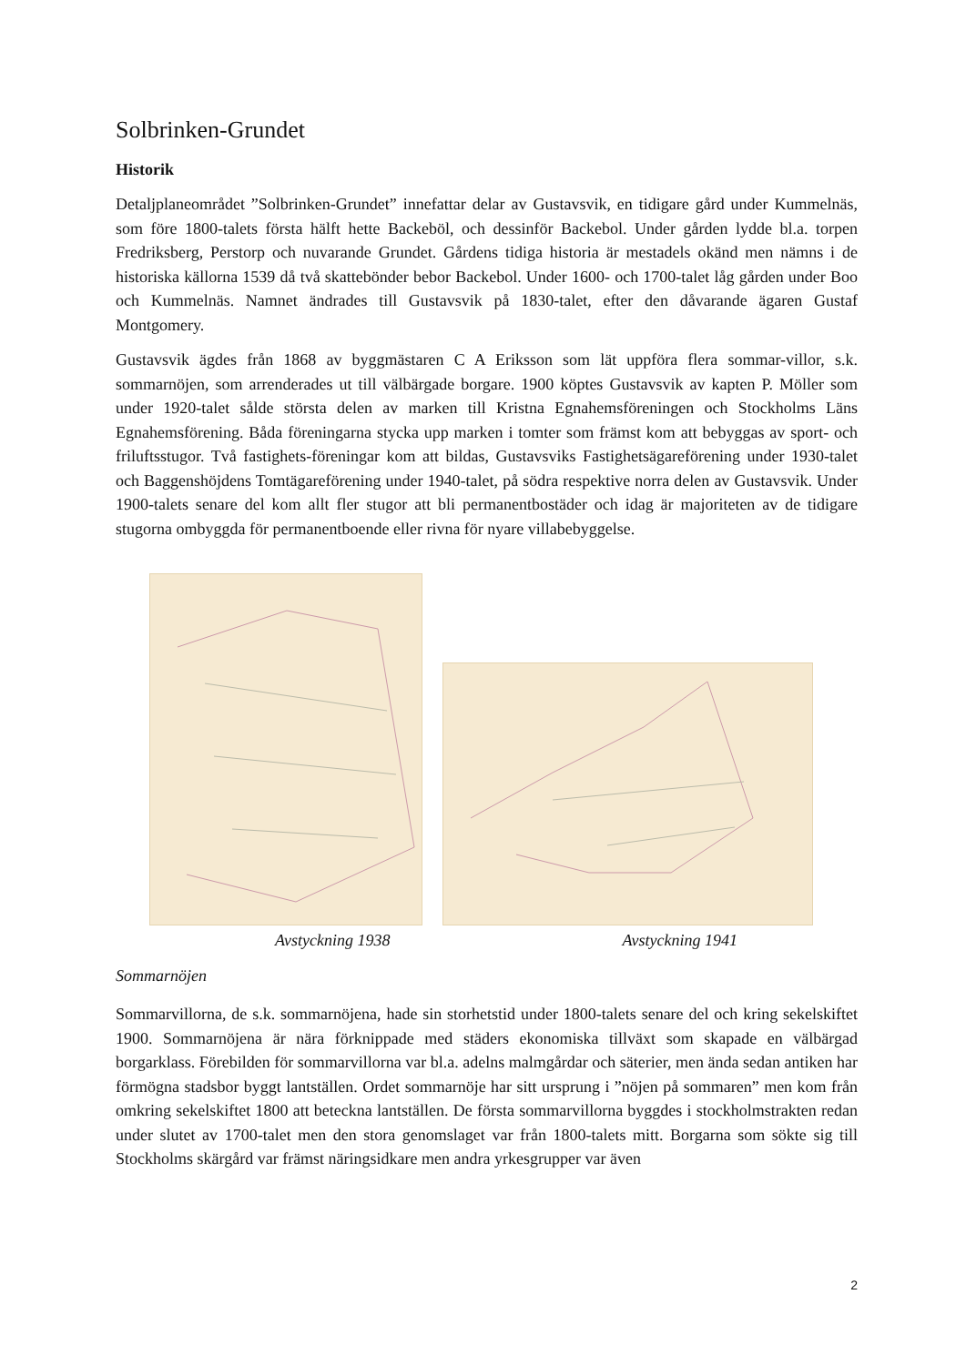Solbrinken-Grundet
Historik
Detaljplaneområdet ”Solbrinken-Grundet” innefattar delar av Gustavsvik, en tidigare gård under Kummelnäs, som före 1800-talets första hälft hette Backeböl, och dessinför Backebol. Under gården lydde bl.a. torpen Fredriksberg, Perstorp och nuvarande Grundet. Gårdens tidiga historia är mestadels okänd men nämns i de historiska källorna 1539 då två skattebönder bebor Backebol. Under 1600- och 1700-talet låg gården under Boo och Kummelnäs. Namnet ändrades till Gustavsvik på 1830-talet, efter den dåvarande ägaren Gustaf Montgomery.
Gustavsvik ägdes från 1868 av byggmästaren C A Eriksson som lät uppföra flera sommar-villor, s.k. sommarnöjen, som arrenderades ut till välbärgade borgare. 1900 köptes Gustavsvik av kapten P. Möller som under 1920-talet sålde största delen av marken till Kristna Egnahemsföreningen och Stockholms Läns Egnahemsförening. Båda föreningarna stycka upp marken i tomter som främst kom att bebyggas av sport- och friluftsstugor. Två fastighets-föreningar kom att bildas, Gustavsviks Fastighetsägareförening under 1930-talet och Baggenshöjdens Tomtägareförening under 1940-talet, på södra respektive norra delen av Gustavsvik. Under 1900-talets senare del kom allt fler stugor att bli permanentbostäder och idag är majoriteten av de tidigare stugorna ombyggda för permanentboende eller rivna för nyare villabebyggelse.
Avstyckning 1938 Avstyckning 1941
Sommarnöjen
Sommarvillorna, de s.k. sommarnöjena, hade sin storhetstid under 1800-talets senare del och kring sekelskiftet 1900. Sommarnöjena är nära förknippade med städers ekonomiska tillväxt som skapade en välbärgad borgarklass. Förebilden för sommarvillorna var bl.a. adelns malmgårdar och säterier, men ända sedan antiken har förmögna stadsbor byggt lantställen. Ordet sommarnöje har sitt ursprung i ”nöjen på sommaren” men kom från omkring sekelskiftet 1800 att beteckna lantställen. De första sommarvillorna byggdes i stockholmstrakten redan under slutet av 1700-talet men den stora genomslaget var från 1800-talets mitt. Borgarna som sökte sig till Stockholms skärgård var främst näringsidkare men andra yrkesgrupper var även
2